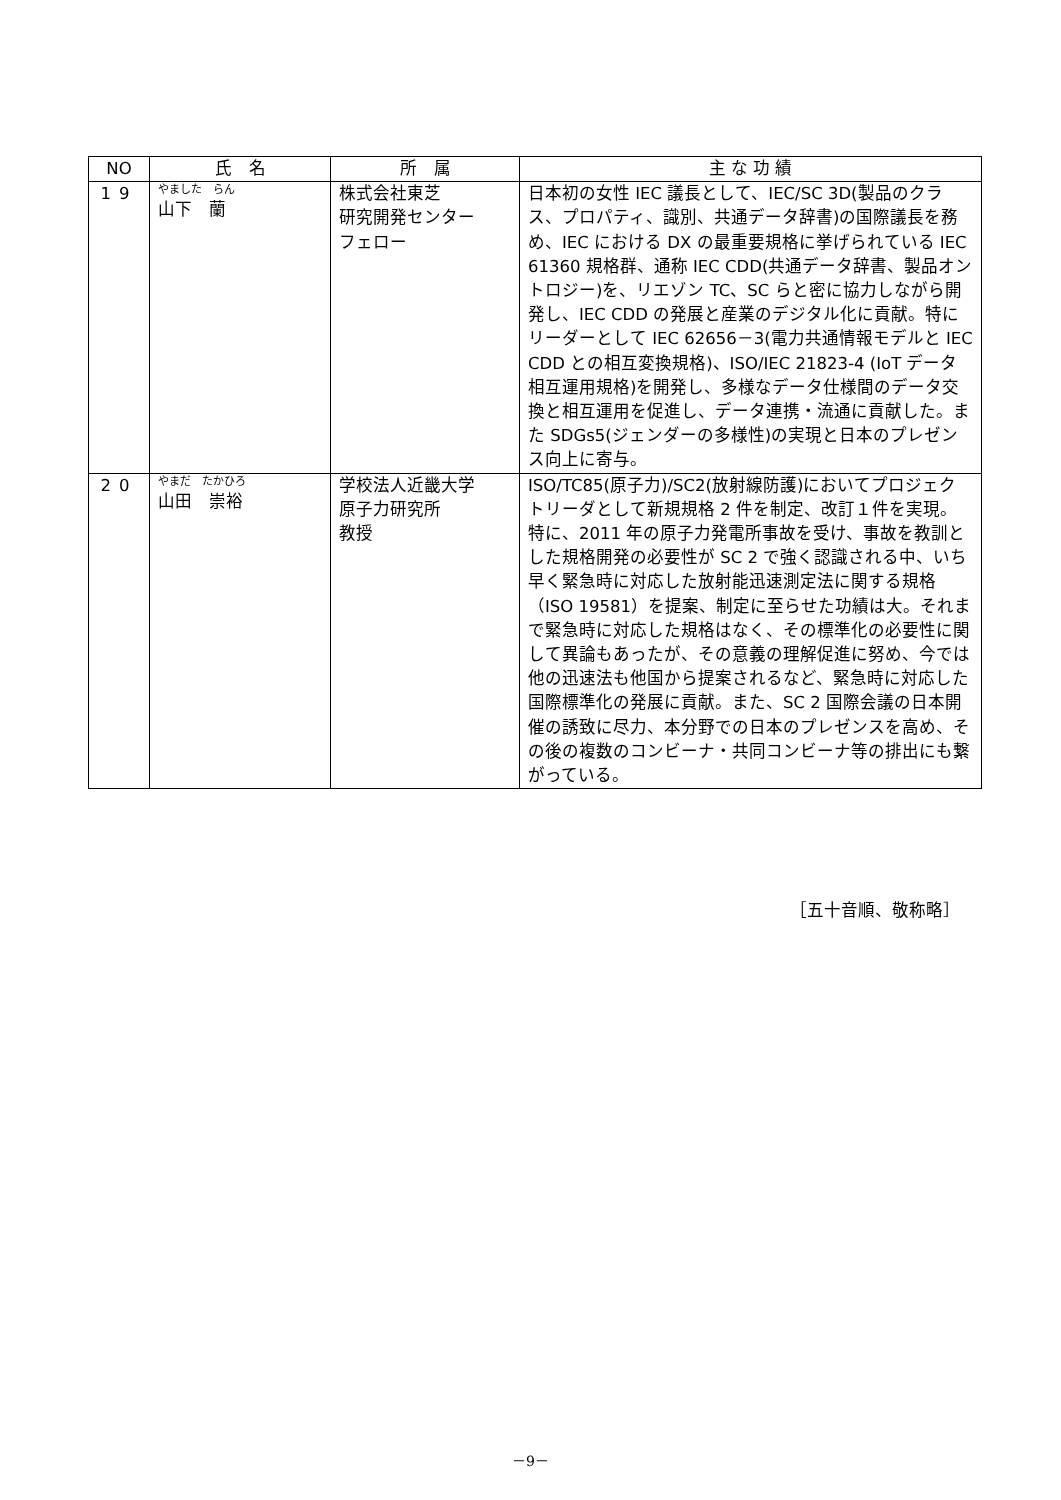| NO | 氏 名 | 所 属 | 主 な 功 績 |
| --- | --- | --- | --- |
| 19 | やました らん 山下 蘭 | 株式会社東芝 研究開発センター フェロー | 日本初の女性 IEC 議長として、IEC/SC 3D(製品のクラス、プロパティ、識別、共通データ辞書)の国際議長を務め、IEC における DX の最重要規格に挙げられている IEC 61360 規格群、通称 IEC CDD(共通データ辞書、製品オントロジー)を、リエゾン TC、SC らと密に協力しながら開発し、IEC CDD の発展と産業のデジタル化に貢献。特にリーダーとして IEC 62656－3(電力共通情報モデルと IEC CDD との相互変換規格)、ISO/IEC 21823-4 (IoT データ相互運用規格)を開発し、多様なデータ仕様間のデータ交換と相互運用を促進し、データ連携・流通に貢献した。また SDGs5(ジェンダーの多様性)の実現と日本のプレゼンス向上に寄与。 |
| 20 | やまだ たかひろ 山田 崇裕 | 学校法人近畿大学 原子力研究所 教授 | ISO/TC85(原子力)/SC2(放射線防護)においてプロジェクトリーダとして新規規格 2 件を制定、改訂１件を実現。特に、2011 年の原子力発電所事故を受け、事故を教訓とした規格開発の必要性が SC 2 で強く認識される中、いち早く緊急時に対応した放射能迅速測定法に関する規格（ISO 19581）を提案、制定に至らせた功績は大。それまで緊急時に対応した規格はなく、その標準化の必要性に関して異論もあったが、その意義の理解促進に努め、今では他の迅速法も他国から提案されるなど、緊急時に対応した国際標準化の発展に貢献。また、SC 2 国際会議の日本開催の誘致に尽力、本分野での日本のプレゼンスを高め、その後の複数のコンビーナ・共同コンビーナ等の排出にも繋がっている。 |
［五十音順、敬称略］
－9－